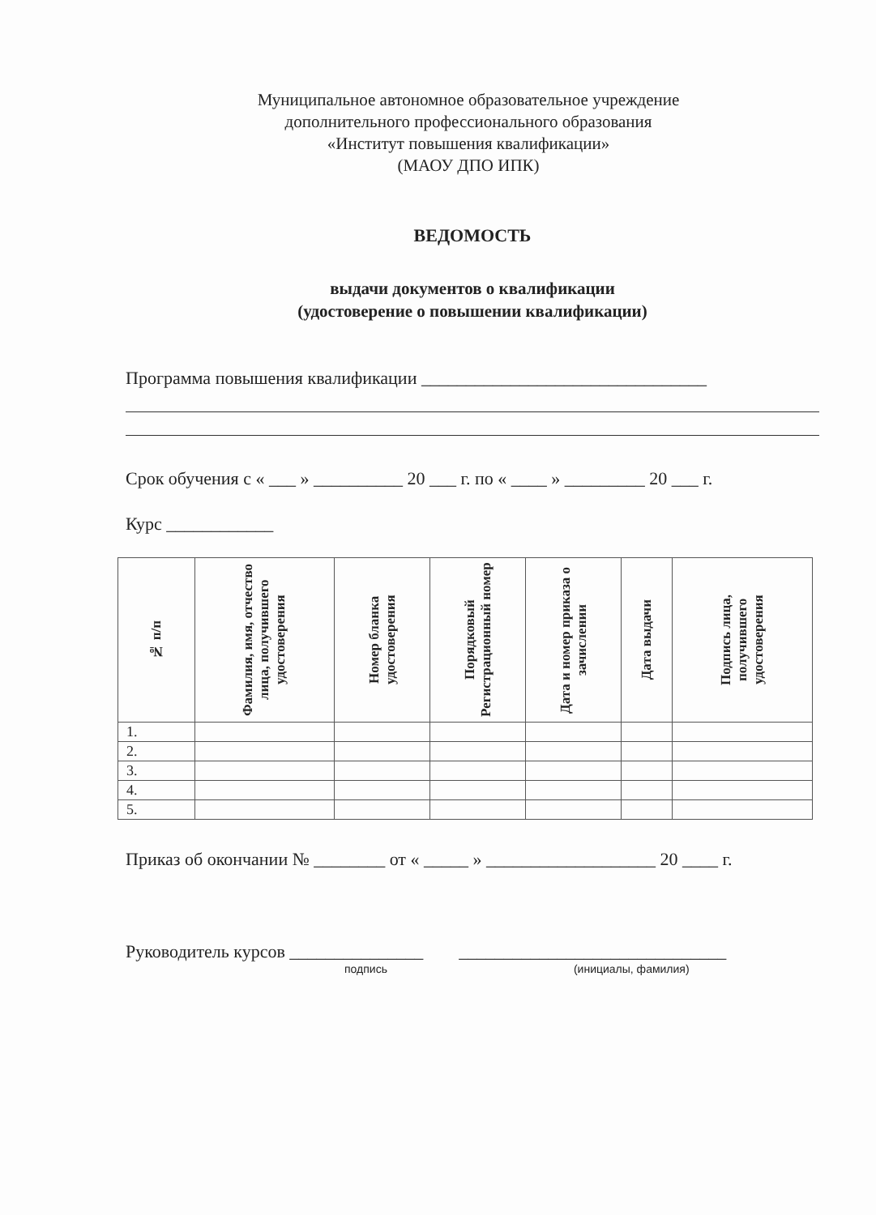Муниципальное автономное образовательное учреждение
дополнительного профессионального образования
«Институт повышения квалификации»
(МАОУ ДПО ИПК)
ВЕДОМОСТЬ
выдачи документов о квалификации
(удостоверение о повышении квалификации)
Программа повышения квалификации ________________________________
Срок обучения с « ___ » __________ 20 ___ г. по « ____ » _________ 20 ___ г.
Курс ____________
| № п/п | Фамилия, имя, отчество лица, получившего удостоверения | Номер бланка удостоверения | Порядковый Регистрационный номер | Дата и номер приказа о зачислении | Дата выдачи | Подпись лица, получившего удостоверения |
| --- | --- | --- | --- | --- | --- | --- |
| 1. | | | | | | |
| 2. | | | | | | |
| 3. | | | | | | |
| 4. | | | | | | |
| 5. | | | | | | |
Приказ об окончании № ________ от « _____ » ___________________ 20 ____ г.
Руководитель курсов _______________ ______________________________
подпись (инициалы, фамилия)